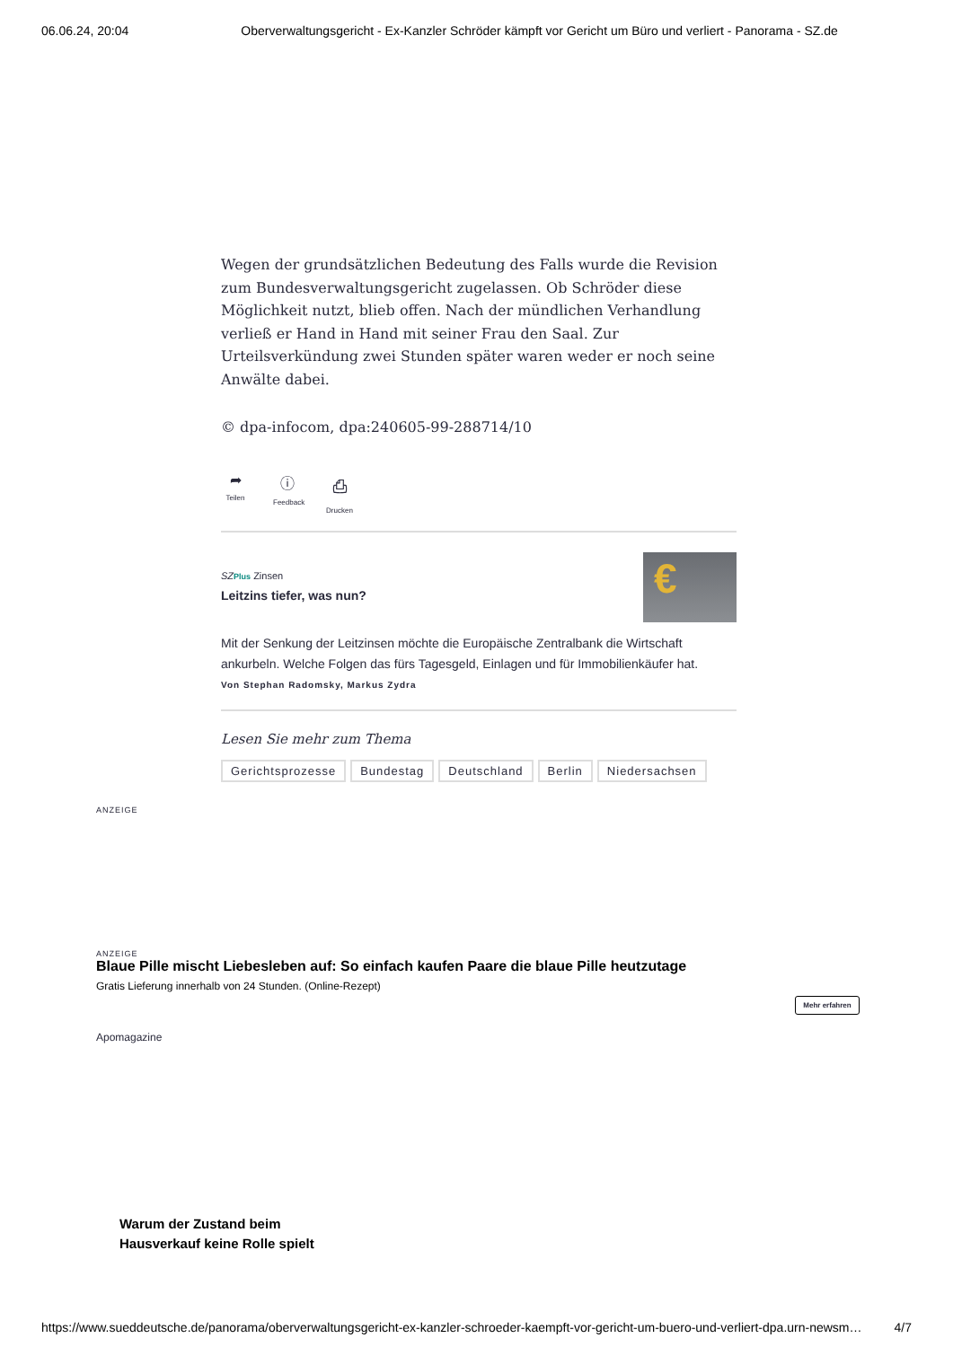06.06.24, 20:04 Oberverwaltungsgericht - Ex-Kanzler Schröder kämpft vor Gericht um Büro und verliert - Panorama - SZ.de
Wegen der grundsätzlichen Bedeutung des Falls wurde die Revision zum Bundesverwaltungsgericht zugelassen. Ob Schröder diese Möglichkeit nutzt, blieb offen. Nach der mündlichen Verhandlung verließ er Hand in Hand mit seiner Frau den Saal. Zur Urteilsverkündung zwei Stunden später waren weder er noch seine Anwälte dabei.
© dpa-infocom, dpa:240605-99-288714/10
➦
Teilen
ⓘ
Feedback
⎙
Drucken
SZ Plus Zinsen
Leitzins tiefer, was nun?
€
Mit der Senkung der Leitzinsen möchte die Europäische Zentralbank die Wirtschaft ankurbeln. Welche Folgen das fürs Tagesgeld, Einlagen und für Immobilienkäufer hat.
Von Stephan Radomsky, Markus Zydra
Lesen Sie mehr zum Thema
Gerichtsprozesse Bundestag Deutschland Berlin Niedersachsen
ANZEIGE
ANZEIGE
Blaue Pille mischt Liebesleben auf: So einfach kaufen Paare die blaue Pille heutzutage
Gratis Lieferung innerhalb von 24 Stunden. (Online-Rezept)
Mehr erfahren
Apomagazine
Warum der Zustand beim
Hausverkauf keine Rolle spielt
https://www.sueddeutsche.de/panorama/oberverwaltungsgericht-ex-kanzler-schroeder-kaempft-vor-gericht-um-buero-und-verliert-dpa.urn-newsm… 4/7